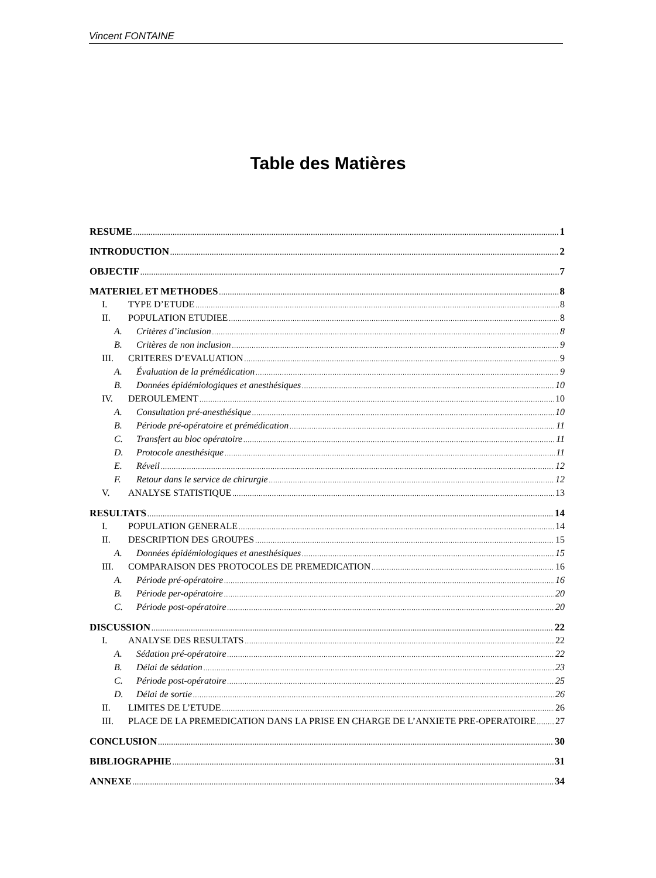Vincent FONTAINE
Table des Matières
RESUME 1
INTRODUCTION 2
OBJECTIF 7
MATERIEL ET METHODES 8
I. TYPE D’ETUDE 8
II. POPULATION ETUDIEE 8
A. Critères d’inclusion 8
B. Critères de non inclusion 9
III. CRITERES D’EVALUATION 9
A. Évaluation de la prémédication 9
B. Données épidémiologiques et anesthésiques 10
IV. DEROULEMENT 10
A. Consultation pré-anesthésique 10
B. Période pré-opératoire et prémédication 11
C. Transfert au bloc opératoire 11
D. Protocole anesthésique 11
E. Réveil 12
F. Retour dans le service de chirurgie 12
V. ANALYSE STATISTIQUE 13
RESULTATS 14
I. POPULATION GENERALE 14
II. DESCRIPTION DES GROUPES 15
A. Données épidémiologiques et anesthésiques 15
III. COMPARAISON DES PROTOCOLES DE PREMEDICATION 16
A. Période pré-opératoire 16
B. Période per-opératoire 20
C. Période post-opératoire 20
DISCUSSION 22
I. ANALYSE DES RESULTATS 22
A. Sédation pré-opératoire 22
B. Délai de sédation 23
C. Période post-opératoire 25
D. Délai de sortie 26
II. LIMITES DE L’ETUDE 26
III. PLACE DE LA PREMEDICATION DANS LA PRISE EN CHARGE DE L’ANXIETE PRE-OPERATOIRE 27
CONCLUSION 30
BIBLIOGRAPHIE 31
ANNEXE 34